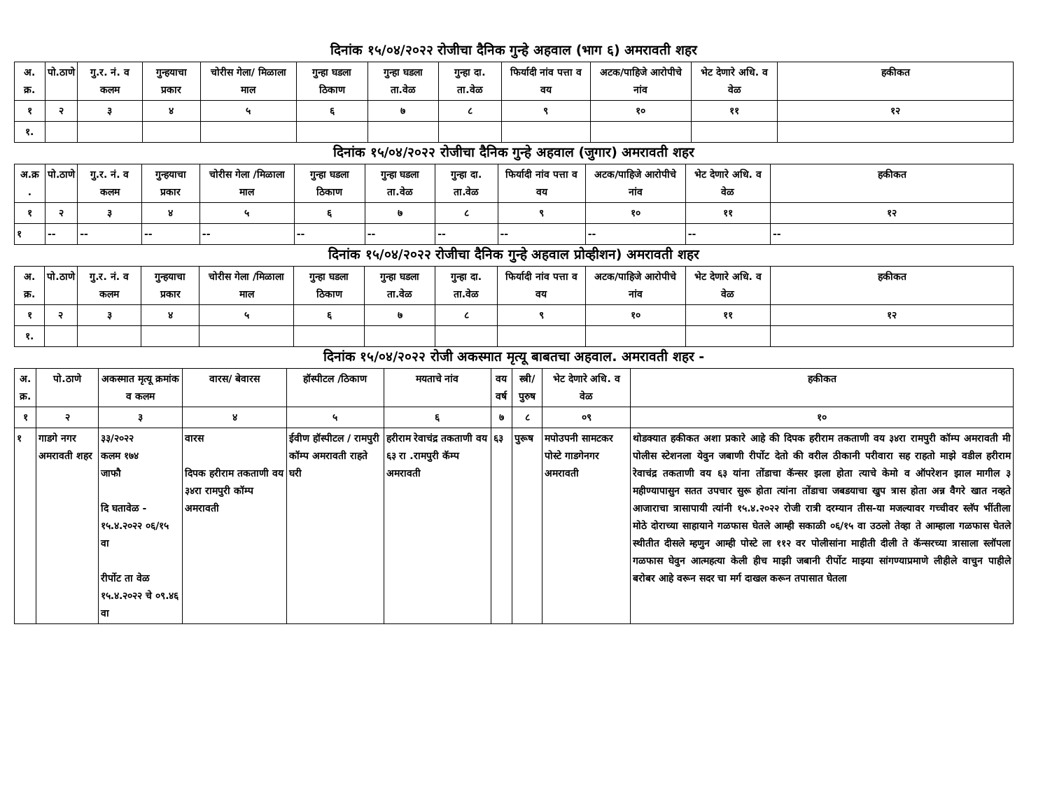दिनांक १५/०४/२०२२ रोजीचा दैनिक गुन्हे अहवाल (भाग ६) अमरावती शहर
| अ. क्र. | पो.ठाणे | गु.र. नं. व कलम | गुन्हयाचा प्रकार | चोरीस गेला/ मिळाला माल | गुन्हा घडला ठिकाण | गुन्हा घडला ता.वेळ | गुन्हा दा. ता.वेळ | फिर्यादी नांव पत्ता व वय | अटक/पाहिजे आरोपीचे नांव | भेट देणारे अधि. व वेळ | हकीकत |
| --- | --- | --- | --- | --- | --- | --- | --- | --- | --- | --- | --- |
| १ | २ | ३ | ४ | ५ | ६ | ७ | ८ | ९ | १० | ११ | १२ |
| १. | | | | | | | | | | | |
दिनांक १५/०४/२०२२ रोजीचा दैनिक गुन्हे अहवाल (जुगार) अमरावती शहर
| अ.क्र . | पो.ठाणे | गु.र. नं. व कलम | गुन्हयाचा प्रकार | चोरीस गेला /मिळाला माल | गुन्हा घडला ठिकाण | गुन्हा घडला ता.वेळ | गुन्हा दा. ता.वेळ | फिर्यादी नांव पत्ता व वय | अटक/पाहिजे आरोपीचे नांव | भेट देणारे अधि. व वेळ | हकीकत |
| --- | --- | --- | --- | --- | --- | --- | --- | --- | --- | --- | --- |
| १ | २ | ३ | ४ | ५ | ६ | ७ | ८ | ९ | १० | ११ | १२ |
| १ | -- | -- | -- | -- | -- | -- | -- | -- | -- | -- | -- |
दिनांक १५/०४/२०२२ रोजीचा दैनिक गुन्हे अहवाल प्रोव्हीशन) अमरावती शहर
| अ. क्र. | पो.ठाणे | गु.र. नं. व कलम | गुन्हयाचा प्रकार | चोरीस गेला /मिळाला माल | गुन्हा घडला ठिकाण | गुन्हा घडला ता.वेळ | गुन्हा दा. ता.वेळ | फिर्यादी नांव पत्ता व वय | अटक/पाहिजे आरोपीचे नांव | भेट देणारे अधि. व वेळ | हकीकत |
| --- | --- | --- | --- | --- | --- | --- | --- | --- | --- | --- | --- |
| १ | २ | ३ | ४ | ५ | ६ | ७ | ८ | ९ | १० | ११ | १२ |
| १. | | | | | | | | | | | |
दिनांक १५/०४/२०२२ रोजी अकस्मात मृत्यू बाबतचा अहवाल. अमरावती शहर -
| अ. क्र. | पो.ठाणे | अकस्मात मृत्यू क्रमांक व कलम | वारस/ बेवारस | हॉस्पीटल /ठिकाण | मयताचे नांव | वय वर्ष | स्त्री/ पुरुष | भेट देणारे अधि. व वेळ | हकीकत |
| --- | --- | --- | --- | --- | --- | --- | --- | --- | --- |
| १ | २ | ३ | ४ | ५ | ६ | ७ | ८ | ०९ | १० |
| १ | गाडगे नगर अमरावती शहर | ३३/२०२२ कलम १७४ जाफौ दि घतावेळ - १५.४.२०२२ ०६/१५ वा रीर्पोट ता वेळ १५.४.२०२२ चे ०९.४६ वा | वारस दिपक हरीराम तकताणी वय ३४रा रामपुरी कॉम्प अमरावती | ईवीण हॉस्पीटल / रामपुरी कॉम्प अमरावती राहते घरी | हरीराम रेवाचंद्र तकताणी वय ६३ रा .रामपुरी कॅम्प अमरावती | ६३ | पुरूष | मपोउपनी सामटकर पोस्टे गाडगेनगर अमरावती | थोडक्यात हकीकत अशा प्रकारे आहे की दिपक हरीराम तकताणी वय ३४रा रामपुरी कॉम्प अमरावती मी पोलीस स्टेशनला येवुन जबाणी रीर्पोट देतो की वरील ठीकानी परीवारा सह राहतो माझे वडील हरीराम रेवाचंद्र तकताणी वय ६३ यांना तोंडाचा कॅन्सर झला होता त्याचे केमो व ऑपरेशन झाल मागील ३ महीण्यापासुन सतत उपचार सुरू होता त्यांना तोंडाचा जबडयाचा खुप त्रास होता अन्न वैगरे खात नव्हते आजाराचा त्रासापायी त्यांनी १५.४.२०२२ रोजी रात्री दरम्यान तीस-या मजल्यावर गच्चीवर स्लॅप भींतीला मोठे दोराच्या साहायाने गळफास घेतले आम्ही सकाळी ०६/१५ वा उठलो तेव्हा ते आम्हाला गळफास घेतले स्थीतीत दीसले म्हणुन आम्ही पोस्टे ला ११२ वर पोलीसांना माहीती दीली ते कॅन्सरच्या त्रासाला स्लॉपला गळफास घेवुन आत्महत्या केली हीच माझी जबानी रीर्पोट माझ्या सांगण्याप्रमाणे लीहीले वाचुन पाहीले बरोबर आहे वरून सदर चा मर्ग दाखल करून तपासात घेतला |